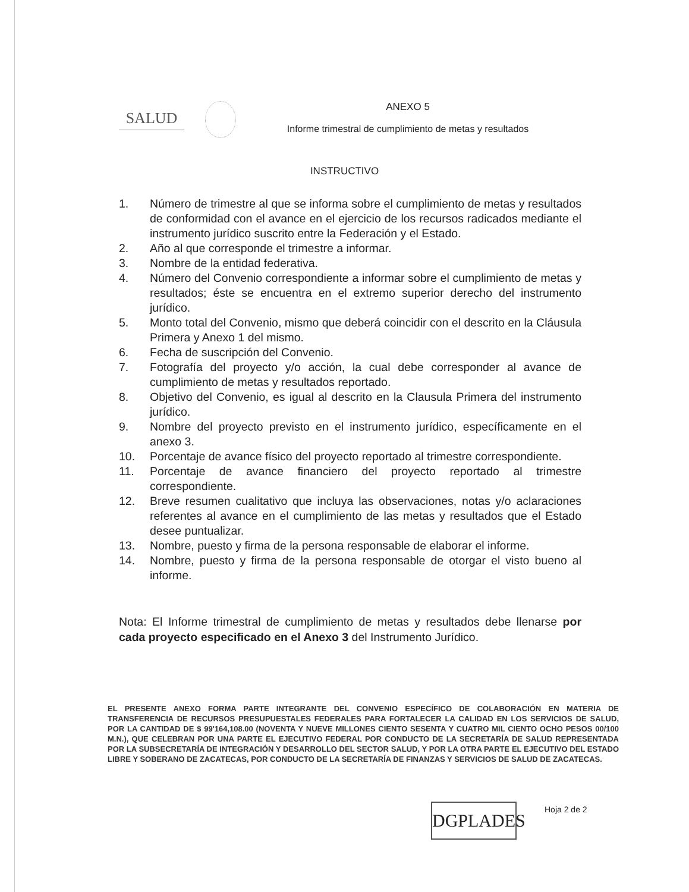SALUD
ANEXO 5
Informe trimestral de cumplimiento de metas y resultados
INSTRUCTIVO
1. Número de trimestre al que se informa sobre el cumplimiento de metas y resultados de conformidad con el avance en el ejercicio de los recursos radicados mediante el instrumento jurídico suscrito entre la Federación y el Estado.
2. Año al que corresponde el trimestre a informar.
3. Nombre de la entidad federativa.
4. Número del Convenio correspondiente a informar sobre el cumplimiento de metas y resultados; éste se encuentra en el extremo superior derecho del instrumento jurídico.
5. Monto total del Convenio, mismo que deberá coincidir con el descrito en la Cláusula Primera y Anexo 1 del mismo.
6. Fecha de suscripción del Convenio.
7. Fotografía del proyecto y/o acción, la cual debe corresponder al avance de cumplimiento de metas y resultados reportado.
8. Objetivo del Convenio, es igual al descrito en la Clausula Primera del instrumento jurídico.
9. Nombre del proyecto previsto en el instrumento jurídico, específicamente en el anexo 3.
10. Porcentaje de avance físico del proyecto reportado al trimestre correspondiente.
11. Porcentaje de avance financiero del proyecto reportado al trimestre correspondiente.
12. Breve resumen cualitativo que incluya las observaciones, notas y/o aclaraciones referentes al avance en el cumplimiento de las metas y resultados que el Estado desee puntualizar.
13. Nombre, puesto y firma de la persona responsable de elaborar el informe.
14. Nombre, puesto y firma de la persona responsable de otorgar el visto bueno al informe.
Nota: El Informe trimestral de cumplimiento de metas y resultados debe llenarse por cada proyecto especificado en el Anexo 3 del Instrumento Jurídico.
EL PRESENTE ANEXO FORMA PARTE INTEGRANTE DEL CONVENIO ESPECÍFICO DE COLABORACIÓN EN MATERIA DE TRANSFERENCIA DE RECURSOS PRESUPUESTALES FEDERALES PARA FORTALECER LA CALIDAD EN LOS SERVICIOS DE SALUD, POR LA CANTIDAD DE $ 99'164,108.00 (NOVENTA Y NUEVE MILLONES CIENTO SESENTA Y CUATRO MIL CIENTO OCHO PESOS 00/100 M.N.), QUE CELEBRAN POR UNA PARTE EL EJECUTIVO FEDERAL POR CONDUCTO DE LA SECRETARÍA DE SALUD REPRESENTADA POR LA SUBSECRETARÍA DE INTEGRACIÓN Y DESARROLLO DEL SECTOR SALUD, Y POR LA OTRA PARTE EL EJECUTIVO DEL ESTADO LIBRE Y SOBERANO DE ZACATECAS, POR CONDUCTO DE LA SECRETARÍA DE FINANZAS Y SERVICIOS DE SALUD DE ZACATECAS.
DGPLADES
Hoja 2 de 2